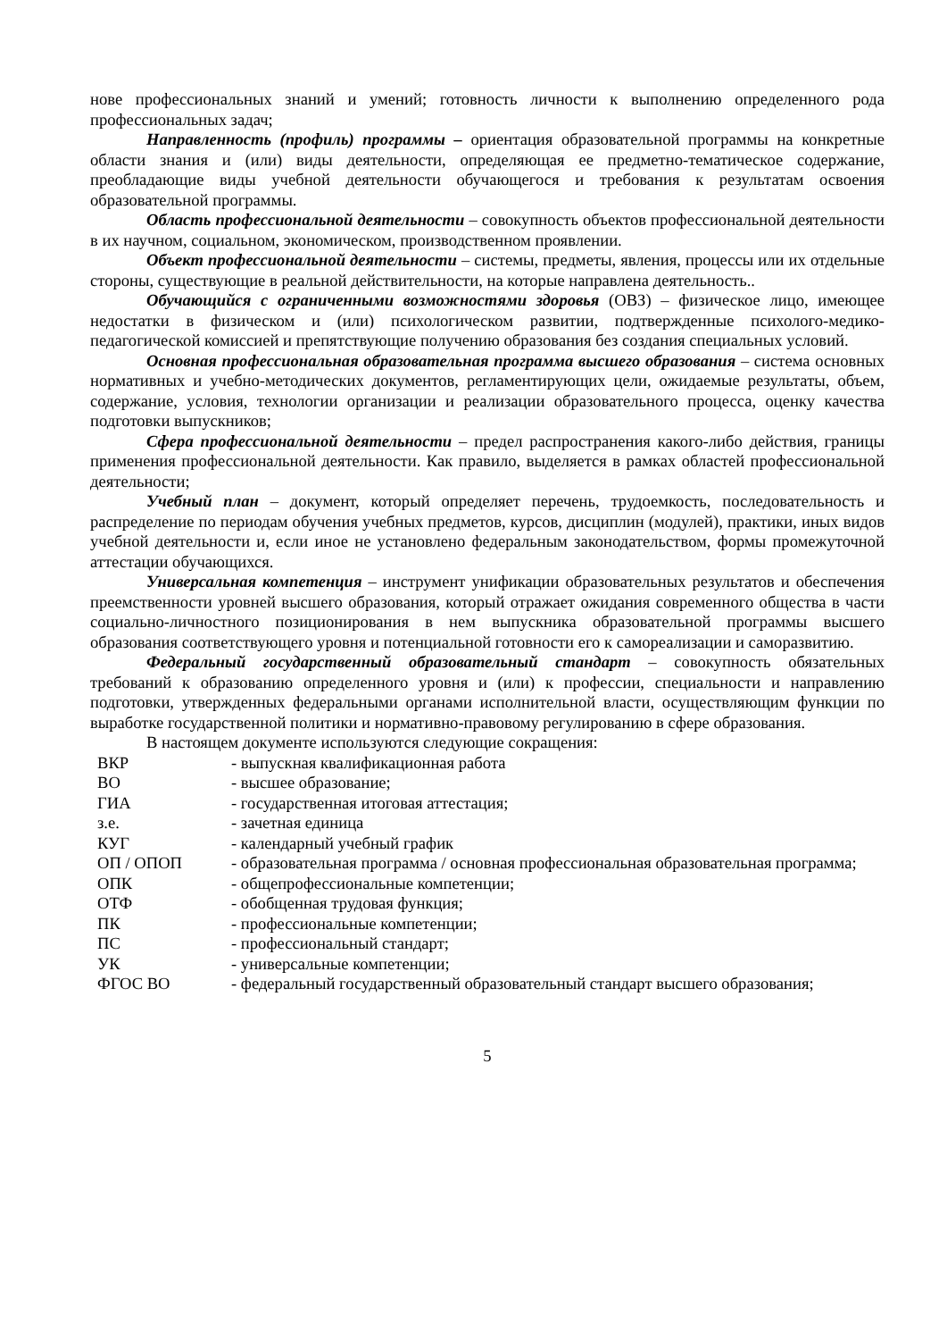нове профессиональных знаний и умений; готовность личности к выполнению определенного рода профессиональных задач;
Направленность (профиль) программы – ориентация образовательной программы на конкретные области знания и (или) виды деятельности, определяющая ее предметно-тематическое содержание, преобладающие виды учебной деятельности обучающегося и требования к результатам освоения образовательной программы.
Область профессиональной деятельности – совокупность объектов профессиональной деятельности в их научном, социальном, экономическом, производственном проявлении.
Объект профессиональной деятельности – системы, предметы, явления, процессы или их отдельные стороны, существующие в реальной действительности, на которые направлена деятельность..
Обучающийся с ограниченными возможностями здоровья (ОВЗ) – физическое лицо, имеющее недостатки в физическом и (или) психологическом развитии, подтвержденные психолого-медико-педагогической комиссией и препятствующие получению образования без создания специальных условий.
Основная профессиональная образовательная программа высшего образования – система основных нормативных и учебно-методических документов, регламентирующих цели, ожидаемые результаты, объем, содержание, условия, технологии организации и реализации образовательного процесса, оценку качества подготовки выпускников;
Сфера профессиональной деятельности – предел распространения какого-либо действия, границы применения профессиональной деятельности. Как правило, выделяется в рамках областей профессиональной деятельности;
Учебный план – документ, который определяет перечень, трудоемкость, последовательность и распределение по периодам обучения учебных предметов, курсов, дисциплин (модулей), практики, иных видов учебной деятельности и, если иное не установлено федеральным законодательством, формы промежуточной аттестации обучающихся.
Универсальная компетенция – инструмент унификации образовательных результатов и обеспечения преемственности уровней высшего образования, который отражает ожидания современного общества в части социально-личностного позиционирования в нем выпускника образовательной программы высшего образования соответствующего уровня и потенциальной готовности его к самореализации и саморазвитию.
Федеральный государственный образовательный стандарт – совокупность обязательных требований к образованию определенного уровня и (или) к профессии, специальности и направлению подготовки, утвержденных федеральными органами исполнительной власти, осуществляющим функции по выработке государственной политики и нормативно-правовому регулированию в сфере образования.
В настоящем документе используются следующие сокращения:
| ВКР | - выпускная квалификационная работа |
| ВО | - высшее образование; |
| ГИА | - государственная итоговая аттестация; |
| з.е. | - зачетная единица |
| КУГ | - календарный учебный график |
| ОП / ОПОП | - образовательная программа / основная профессиональная образовательная программа; |
| ОПК | - общепрофессиональные компетенции; |
| ОТФ | - обобщенная трудовая функция; |
| ПК | - профессиональные компетенции; |
| ПС | - профессиональный стандарт; |
| УК | - универсальные компетенции; |
| ФГОС ВО | - федеральный государственный образовательный стандарт высшего образования; |
5